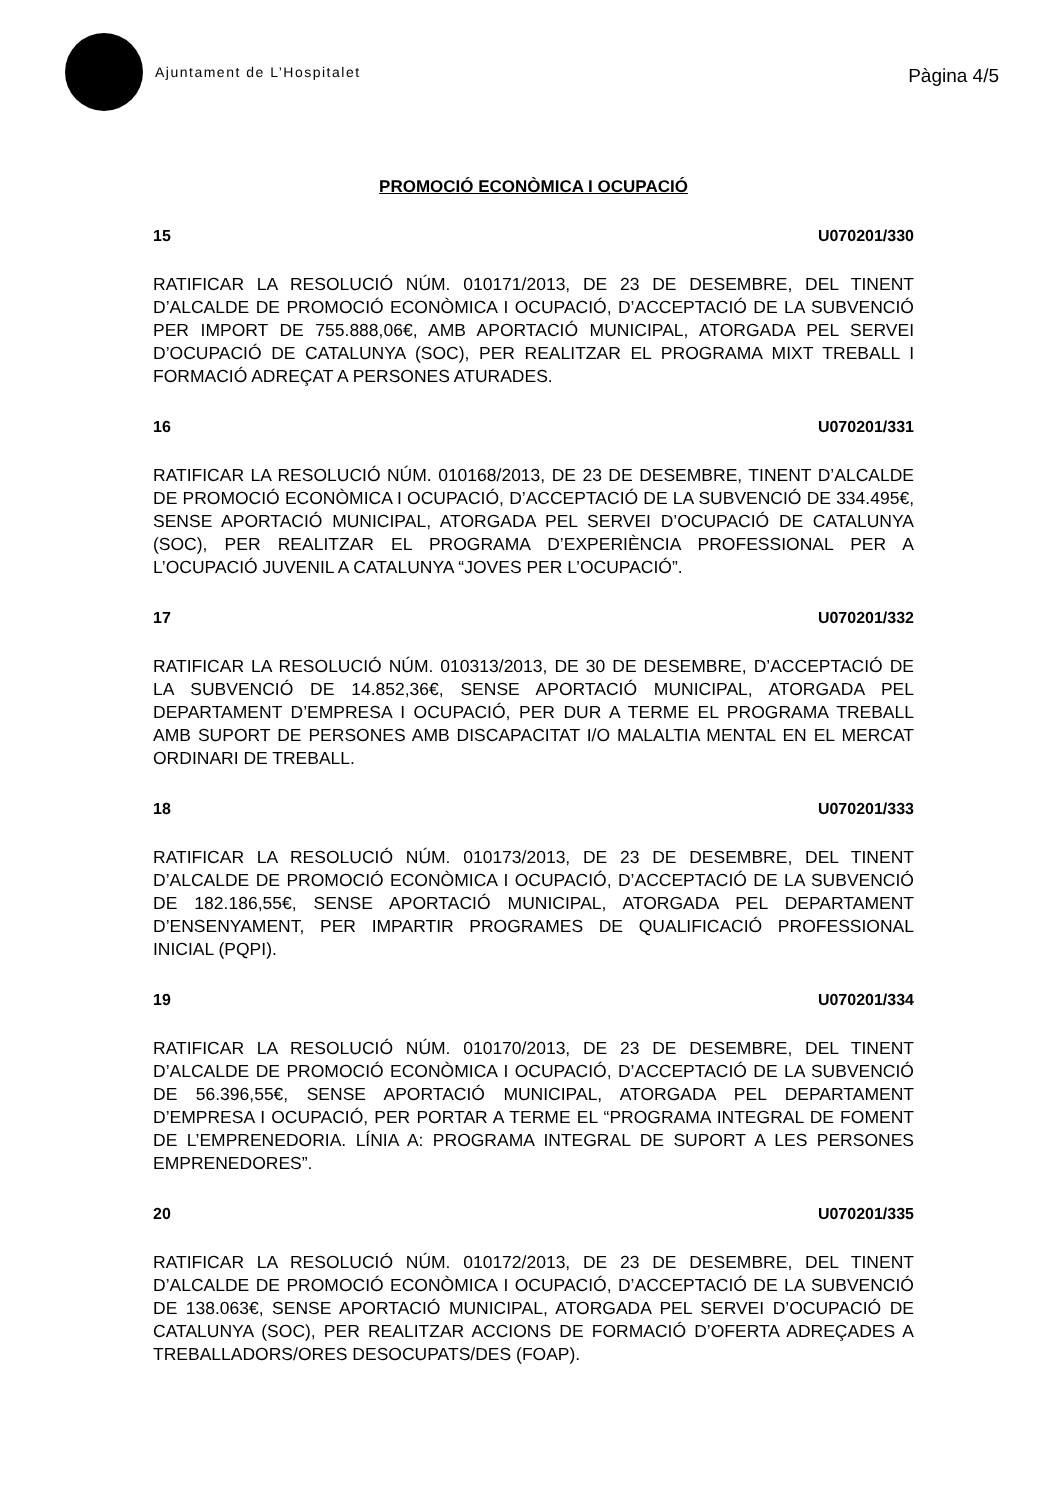Ajuntament de L’Hospitalet
Pàgina 4/5
PROMOCIÓ ECONÒMICA I OCUPACIÓ
15 U070201/330
RATIFICAR LA RESOLUCIÓ NÚM. 010171/2013, DE 23 DE DESEMBRE, DEL TINENT D’ALCALDE DE PROMOCIÓ ECONÒMICA I OCUPACIÓ, D’ACCEPTACIÓ DE LA SUBVENCIÓ PER IMPORT DE 755.888,06€, AMB APORTACIÓ MUNICIPAL, ATORGADA PEL SERVEI D’OCUPACIÓ DE CATALUNYA (SOC), PER REALITZAR EL PROGRAMA MIXT TREBALL I FORMACIÓ ADREÇAT A PERSONES ATURADES.
16 U070201/331
RATIFICAR LA RESOLUCIÓ NÚM. 010168/2013, DE 23 DE DESEMBRE, TINENT D’ALCALDE DE PROMOCIÓ ECONÒMICA I OCUPACIÓ, D’ACCEPTACIÓ DE LA SUBVENCIÓ DE 334.495€, SENSE APORTACIÓ MUNICIPAL, ATORGADA PEL SERVEI D’OCUPACIÓ DE CATALUNYA (SOC), PER REALITZAR EL PROGRAMA D’EXPERIÈNCIA PROFESSIONAL PER A L’OCUPACIÓ JUVENIL A CATALUNYA “JOVES PER L’OCUPACIÓ”.
17 U070201/332
RATIFICAR LA RESOLUCIÓ NÚM. 010313/2013, DE 30 DE DESEMBRE, D’ACCEPTACIÓ DE LA SUBVENCIÓ DE 14.852,36€, SENSE APORTACIÓ MUNICIPAL, ATORGADA PEL DEPARTAMENT D’EMPRESA I OCUPACIÓ, PER DUR A TERME EL PROGRAMA TREBALL AMB SUPORT DE PERSONES AMB DISCAPACITAT I/O MALALTIA MENTAL EN EL MERCAT ORDINARI DE TREBALL.
18 U070201/333
RATIFICAR LA RESOLUCIÓ NÚM. 010173/2013, DE 23 DE DESEMBRE, DEL TINENT D’ALCALDE DE PROMOCIÓ ECONÒMICA I OCUPACIÓ, D’ACCEPTACIÓ DE LA SUBVENCIÓ DE 182.186,55€, SENSE APORTACIÓ MUNICIPAL, ATORGADA PEL DEPARTAMENT D’ENSENYAMENT, PER IMPARTIR PROGRAMES DE QUALIFICACIÓ PROFESSIONAL INICIAL (PQPI).
19 U070201/334
RATIFICAR LA RESOLUCIÓ NÚM. 010170/2013, DE 23 DE DESEMBRE, DEL TINENT D’ALCALDE DE PROMOCIÓ ECONÒMICA I OCUPACIÓ, D’ACCEPTACIÓ DE LA SUBVENCIÓ DE 56.396,55€, SENSE APORTACIÓ MUNICIPAL, ATORGADA PEL DEPARTAMENT D’EMPRESA I OCUPACIÓ, PER PORTAR A TERME EL “PROGRAMA INTEGRAL DE FOMENT DE L’EMPRENEDORIA. LÍNIA A: PROGRAMA INTEGRAL DE SUPORT A LES PERSONES EMPRENEDORES”.
20 U070201/335
RATIFICAR LA RESOLUCIÓ NÚM. 010172/2013, DE 23 DE DESEMBRE, DEL TINENT D’ALCALDE DE PROMOCIÓ ECONÒMICA I OCUPACIÓ, D’ACCEPTACIÓ DE LA SUBVENCIÓ DE 138.063€, SENSE APORTACIÓ MUNICIPAL, ATORGADA PEL SERVEI D’OCUPACIÓ DE CATALUNYA (SOC), PER REALITZAR ACCIONS DE FORMACIÓ D’OFERTA ADREÇADES A TREBALLADORS/ORES DESOCUPATS/DES (FOAP).